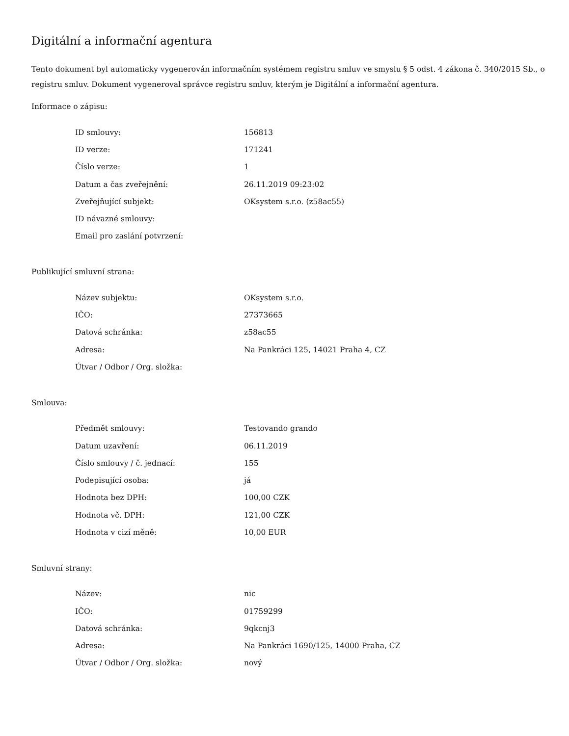Digitální a informační agentura
Tento dokument byl automaticky vygenerován informačním systémem registru smluv ve smyslu § 5 odst. 4 zákona č. 340/2015 Sb., o registru smluv. Dokument vygeneroval správce registru smluv, kterým je Digitální a informační agentura.
Informace o zápisu:
| ID smlouvy: | 156813 |
| ID verze: | 171241 |
| Číslo verze: | 1 |
| Datum a čas zveřejnění: | 26.11.2019 09:23:02 |
| Zveřejňující subjekt: | OKsystem s.r.o. (z58ac55) |
| ID návazné smlouvy: | |
| Email pro zaslání potvrzení: | |
Publikující smluvní strana:
| Název subjektu: | OKsystem s.r.o. |
| IČO: | 27373665 |
| Datová schránka: | z58ac55 |
| Adresa: | Na Pankráci 125, 14021 Praha 4, CZ |
| Útvar / Odbor / Org. složka: | |
Smlouva:
| Předmět smlouvy: | Testovando grando |
| Datum uzavření: | 06.11.2019 |
| Číslo smlouvy / č. jednací: | 155 |
| Podepisující osoba: | já |
| Hodnota bez DPH: | 100,00 CZK |
| Hodnota vč. DPH: | 121,00 CZK |
| Hodnota v cizí měně: | 10,00 EUR |
Smluvní strany:
| Název: | nic |
| IČO: | 01759299 |
| Datová schránka: | 9qkcnj3 |
| Adresa: | Na Pankráci 1690/125, 14000 Praha, CZ |
| Útvar / Odbor / Org. složka: | nový |